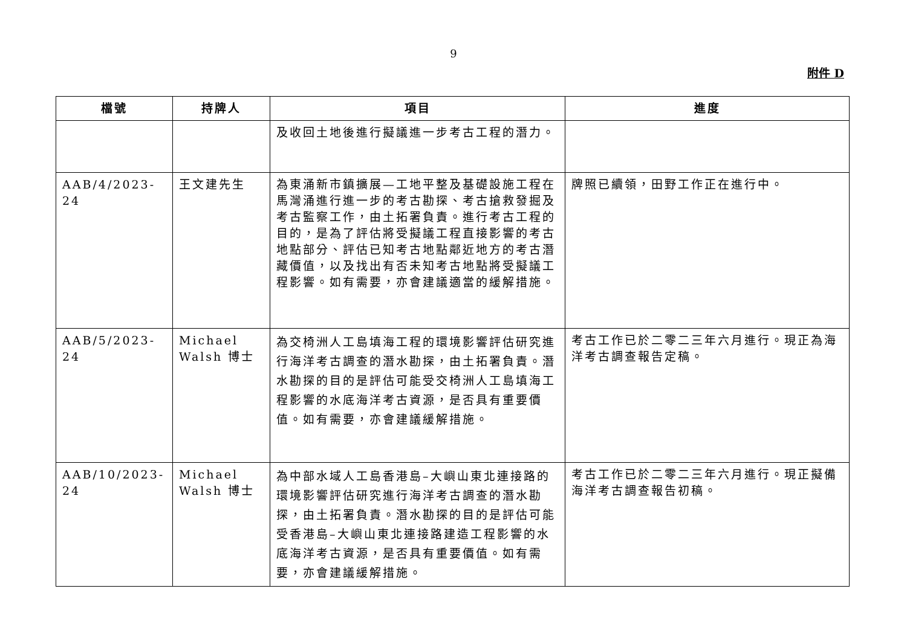9
附件 D
| 檔號 | 持牌人 | 項目 | 進度 |
| --- | --- | --- | --- |
| | | 及收回土地後進行擬議進一步考古工程的潛力。 | |
| AAB/4/2023-24 | 王文建先生 | 為東涌新市鎮擴展—工地平整及基礎設施工程在馬灣涌進行進一步的考古勘探、考古搶救發掘及考古監察工作，由土拓署負責。進行考古工程的目的，是為了評估將受擬議工程直接影響的考古地點部分、評估已知考古地點鄰近地方的考古潛藏價值，以及找出有否未知考古地點將受擬議工程影響。如有需要，亦會建議適當的緩解措施。 | 牌照已續領，田野工作正在進行中。 |
| AAB/5/2023-24 | Michael Walsh 博士 | 為交椅洲人工島填海工程的環境影響評估研究進行海洋考古調查的潛水勘探，由土拓署負責。潛水勘探的目的是評估可能受交椅洲人工島填海工程影響的水底海洋考古資源，是否具有重要價值。如有需要，亦會建議緩解措施。 | 考古工作已於二零二三年六月進行。現正為海洋考古調查報告定稿。 |
| AAB/10/2023-24 | Michael Walsh 博士 | 為中部水域人工島香港島–大嶼山東北連接路的環境影響評估研究進行海洋考古調查的潛水勘探，由土拓署負責。潛水勘探的目的是評估可能受香港島–大嶼山東北連接路建造工程影響的水底海洋考古資源，是否具有重要價值。如有需要，亦會建議緩解措施。 | 考古工作已於二零二三年六月進行。現正擬備海洋考古調查報告初稿。 |